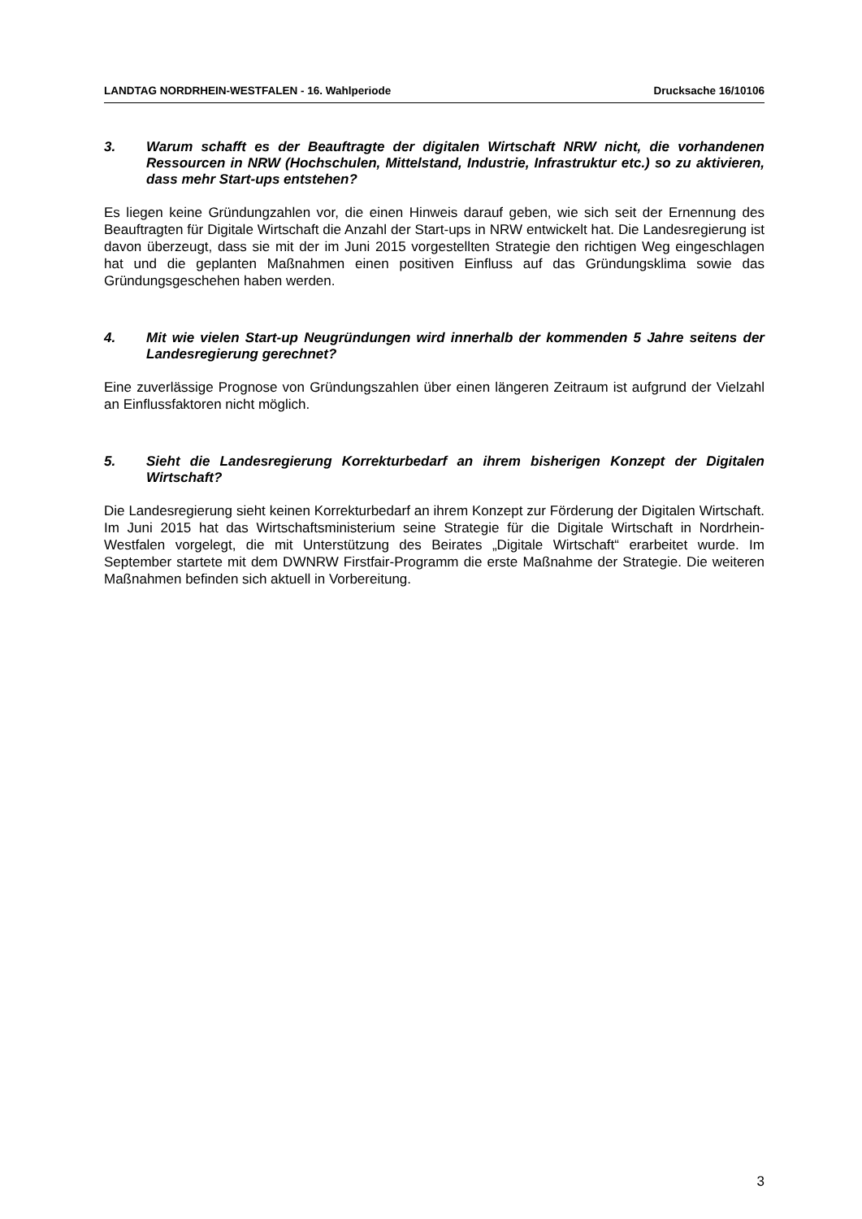LANDTAG NORDRHEIN-WESTFALEN - 16. Wahlperiode Drucksache 16/10106
3. Warum schafft es der Beauftragte der digitalen Wirtschaft NRW nicht, die vorhandenen Ressourcen in NRW (Hochschulen, Mittelstand, Industrie, Infrastruktur etc.) so zu aktivieren, dass mehr Start-ups entstehen?
Es liegen keine Gründungzahlen vor, die einen Hinweis darauf geben, wie sich seit der Ernennung des Beauftragten für Digitale Wirtschaft die Anzahl der Start-ups in NRW entwickelt hat. Die Landesregierung ist davon überzeugt, dass sie mit der im Juni 2015 vorgestellten Strategie den richtigen Weg eingeschlagen hat und die geplanten Maßnahmen einen positiven Einfluss auf das Gründungsklima sowie das Gründungsgeschehen haben werden.
4. Mit wie vielen Start-up Neugründungen wird innerhalb der kommenden 5 Jahre seitens der Landesregierung gerechnet?
Eine zuverlässige Prognose von Gründungszahlen über einen längeren Zeitraum ist aufgrund der Vielzahl an Einflussfaktoren nicht möglich.
5. Sieht die Landesregierung Korrekturbedarf an ihrem bisherigen Konzept der Digitalen Wirtschaft?
Die Landesregierung sieht keinen Korrekturbedarf an ihrem Konzept zur Förderung der Digitalen Wirtschaft. Im Juni 2015 hat das Wirtschaftsministerium seine Strategie für die Digitale Wirtschaft in Nordrhein-Westfalen vorgelegt, die mit Unterstützung des Beirates „Digitale Wirtschaft“ erarbeitet wurde. Im September startete mit dem DWNRW Firstfair-Programm die erste Maßnahme der Strategie. Die weiteren Maßnahmen befinden sich aktuell in Vorbereitung.
3